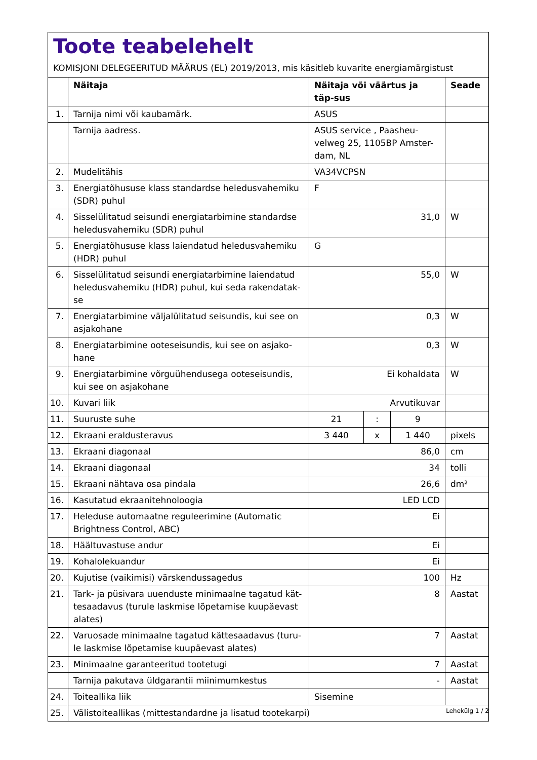Toote teabelehelt
KOMISJONI DELEGEERITUD MÄÄRUS (EL) 2019/2013, mis käsitleb kuvarite energiamärgistust
| | Näitaja | Näitaja või väärtus ja täp-sus | | | Seade |
| --- | --- | --- | --- | --- | --- |
| 1. | Tarnija nimi või kaubamärk. | ASUS | | | |
| | Tarnija aadress. | ASUS service , Paasheu-velweg 25, 1105BP Amster-dam, NL | | | |
| 2. | Mudelitähis | VA34VCPSN | | | |
| 3. | Energiatõhususe klass standardse heledusvahemiku (SDR) puhul | F | | | |
| 4. | Sisselülitatud seisundi energiatarbimine standardse heledusvahemiku (SDR) puhul | 31,0 | | | W |
| 5. | Energiatõhususe klass laiendatud heledusvahemiku (HDR) puhul | G | | | |
| 6. | Sisselülitatud seisundi energiatarbimine laiendatud heledusvahemiku (HDR) puhul, kui seda rakendatak-se | 55,0 | | | W |
| 7. | Energiatarbimine väljalülitatud seisundis, kui see on asjakohane | 0,3 | | | W |
| 8. | Energiatarbimine ooteseisundis, kui see on asjako-hane | 0,3 | | | W |
| 9. | Energiatarbimine võrguühendusega ooteseisundis, kui see on asjakohane | Ei kohaldata | | | W |
| 10. | Kuvari liik | Arvutikuvar | | | |
| 11. | Suuruste suhe | 21 | : | 9 | |
| 12. | Ekraani eraldusteravus | 3 440 | x | 1 440 | pixels |
| 13. | Ekraani diagonaal | 86,0 | | | cm |
| 14. | Ekraani diagonaal | 34 | | | tolli |
| 15. | Ekraani nähtava osa pindala | 26,6 | | | dm² |
| 16. | Kasutatud ekraanitehnoloogia | LED LCD | | | |
| 17. | Heleduse automaatne reguleerimine (Automatic Brightness Control, ABC) | Ei | | | |
| 18. | Häältuvastuse andur | Ei | | | |
| 19. | Kohalolekuandur | Ei | | | |
| 20. | Kujutise (vaikimisi) värskendussagedus | 100 | | | Hz |
| 21. | Tark- ja püsivara uuenduste minimaalne tagatud kät-tesaadavus (turule laskmise lõpetamise kuupäevast alates) | 8 | | | Aastat |
| 22. | Varuosade minimaalne tagatud kättesaadavus (turu-le laskmise lõpetamise kuupäevast alates) | 7 | | | Aastat |
| 23. | Minimaalne garanteeritud tootetugi | 7 | | | Aastat |
| | Tarnija pakutava üldgarantii miinimumkestus | - | | | Aastat |
| 24. | Toiteallika liik | Sisemine | | | |
| 25. | Välistoiteallikas (mittestandardne ja lisatud tootekarpi) | | | | |
Lehekülg 1 / 2